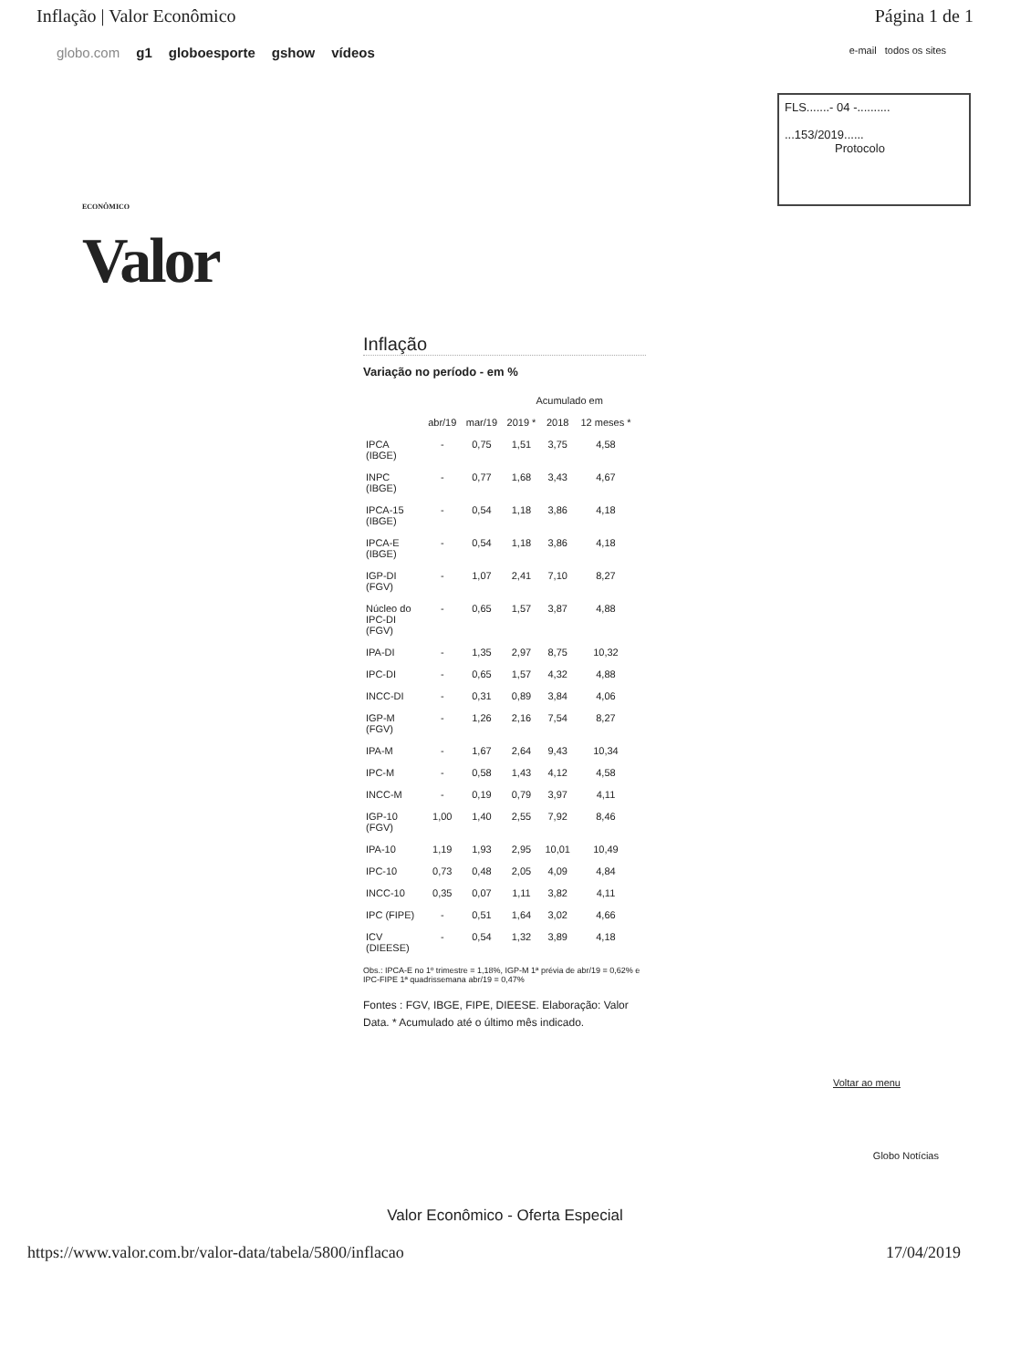Inflação | Valor Econômico Página 1 de 1
globo.com g1 globoesporte gshow vídeos
e-mail todos os sites
FLS.......- 04 -..........
...153/2019......
Protocolo
ECONÔMICO
Valor
Inflação
Variação no período - em %
| | | | Acumulado em | | |
| --- | --- | --- | --- | --- | --- |
| | abr/19 | mar/19 | 2019 * | 2018 | 12 meses * |
| IPCA (IBGE) | - | 0,75 | 1,51 | 3,75 | 4,58 |
| INPC (IBGE) | - | 0,77 | 1,68 | 3,43 | 4,67 |
| IPCA-15 (IBGE) | - | 0,54 | 1,18 | 3,86 | 4,18 |
| IPCA-E (IBGE) | - | 0,54 | 1,18 | 3,86 | 4,18 |
| IGP-DI (FGV) | - | 1,07 | 2,41 | 7,10 | 8,27 |
| Núcleo do IPC-DI (FGV) | - | 0,65 | 1,57 | 3,87 | 4,88 |
| IPA-DI | - | 1,35 | 2,97 | 8,75 | 10,32 |
| IPC-DI | - | 0,65 | 1,57 | 4,32 | 4,88 |
| INCC-DI | - | 0,31 | 0,89 | 3,84 | 4,06 |
| IGP-M (FGV) | - | 1,26 | 2,16 | 7,54 | 8,27 |
| IPA-M | - | 1,67 | 2,64 | 9,43 | 10,34 |
| IPC-M | - | 0,58 | 1,43 | 4,12 | 4,58 |
| INCC-M | - | 0,19 | 0,79 | 3,97 | 4,11 |
| IGP-10 (FGV) | 1,00 | 1,40 | 2,55 | 7,92 | 8,46 |
| IPA-10 | 1,19 | 1,93 | 2,95 | 10,01 | 10,49 |
| IPC-10 | 0,73 | 0,48 | 2,05 | 4,09 | 4,84 |
| INCC-10 | 0,35 | 0,07 | 1,11 | 3,82 | 4,11 |
| IPC (FIPE) | - | 0,51 | 1,64 | 3,02 | 4,66 |
| ICV (DIEESE) | - | 0,54 | 1,32 | 3,89 | 4,18 |
Obs.: IPCA-E no 1º trimestre = 1,18%, IGP-M 1ª prévia de abr/19 = 0,62% e IPC-FIPE 1ª quadrissemana abr/19 = 0,47%
Fontes : FGV, IBGE, FIPE, DIEESE. Elaboração: Valor Data. * Acumulado até o último mês indicado.
Voltar ao menu
Globo Notícias
Valor Econômico - Oferta Especial
https://www.valor.com.br/valor-data/tabela/5800/inflacao 17/04/2019